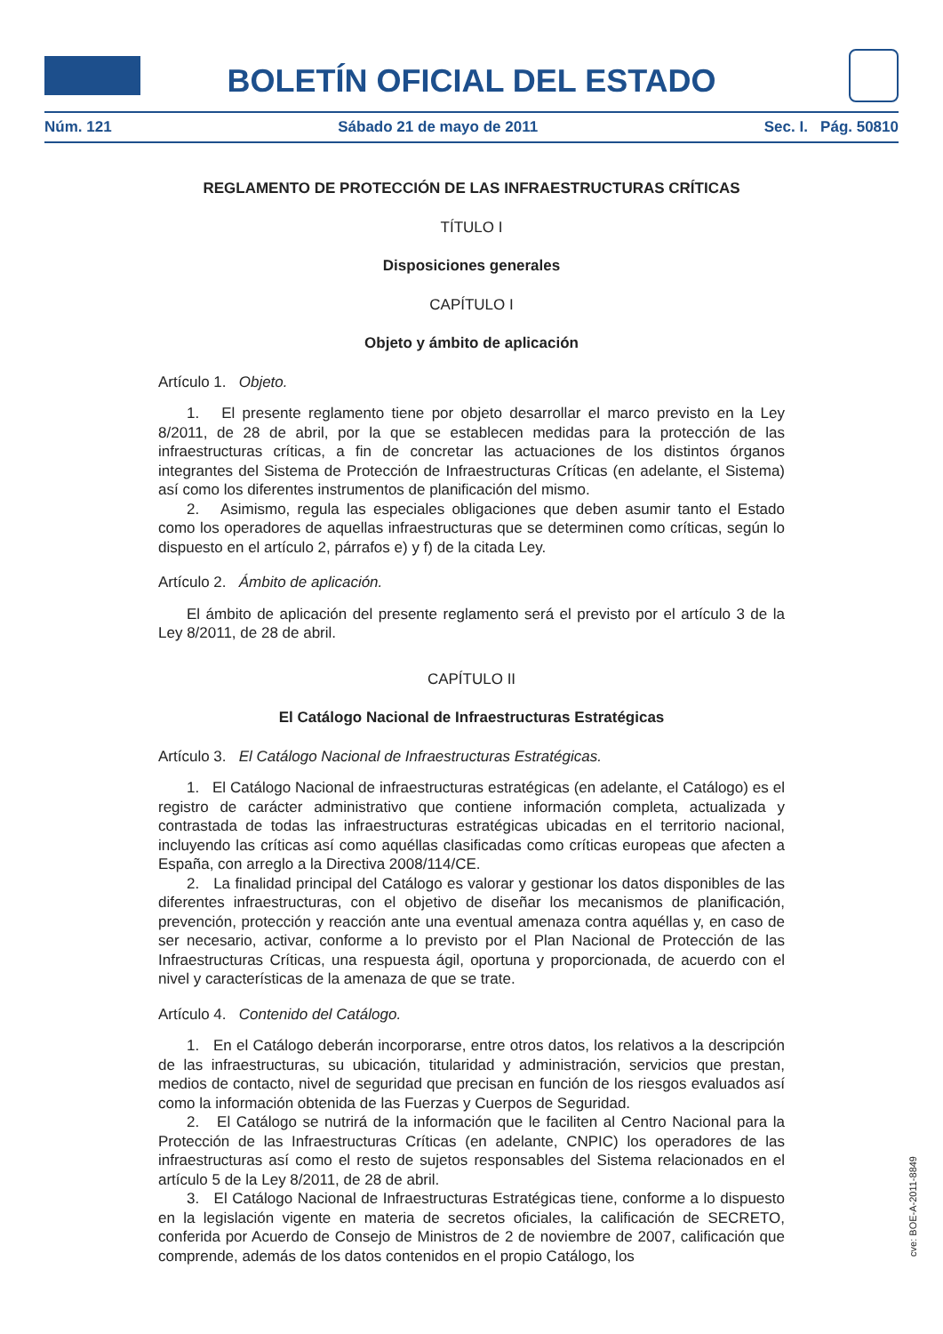BOLETÍN OFICIAL DEL ESTADO
Núm. 121 Sábado 21 de mayo de 2011 Sec. I. Pág. 50810
REGLAMENTO DE PROTECCIÓN DE LAS INFRAESTRUCTURAS CRÍTICAS
TÍTULO I
Disposiciones generales
CAPÍTULO I
Objeto y ámbito de aplicación
Artículo 1. Objeto.
1. El presente reglamento tiene por objeto desarrollar el marco previsto en la Ley 8/2011, de 28 de abril, por la que se establecen medidas para la protección de las infraestructuras críticas, a fin de concretar las actuaciones de los distintos órganos integrantes del Sistema de Protección de Infraestructuras Críticas (en adelante, el Sistema) así como los diferentes instrumentos de planificación del mismo.
2. Asimismo, regula las especiales obligaciones que deben asumir tanto el Estado como los operadores de aquellas infraestructuras que se determinen como críticas, según lo dispuesto en el artículo 2, párrafos e) y f) de la citada Ley.
Artículo 2. Ámbito de aplicación.
El ámbito de aplicación del presente reglamento será el previsto por el artículo 3 de la Ley 8/2011, de 28 de abril.
CAPÍTULO II
El Catálogo Nacional de Infraestructuras Estratégicas
Artículo 3. El Catálogo Nacional de Infraestructuras Estratégicas.
1. El Catálogo Nacional de infraestructuras estratégicas (en adelante, el Catálogo) es el registro de carácter administrativo que contiene información completa, actualizada y contrastada de todas las infraestructuras estratégicas ubicadas en el territorio nacional, incluyendo las críticas así como aquéllas clasificadas como críticas europeas que afecten a España, con arreglo a la Directiva 2008/114/CE.
2. La finalidad principal del Catálogo es valorar y gestionar los datos disponibles de las diferentes infraestructuras, con el objetivo de diseñar los mecanismos de planificación, prevención, protección y reacción ante una eventual amenaza contra aquéllas y, en caso de ser necesario, activar, conforme a lo previsto por el Plan Nacional de Protección de las Infraestructuras Críticas, una respuesta ágil, oportuna y proporcionada, de acuerdo con el nivel y características de la amenaza de que se trate.
Artículo 4. Contenido del Catálogo.
1. En el Catálogo deberán incorporarse, entre otros datos, los relativos a la descripción de las infraestructuras, su ubicación, titularidad y administración, servicios que prestan, medios de contacto, nivel de seguridad que precisan en función de los riesgos evaluados así como la información obtenida de las Fuerzas y Cuerpos de Seguridad.
2. El Catálogo se nutrirá de la información que le faciliten al Centro Nacional para la Protección de las Infraestructuras Críticas (en adelante, CNPIC) los operadores de las infraestructuras así como el resto de sujetos responsables del Sistema relacionados en el artículo 5 de la Ley 8/2011, de 28 de abril.
3. El Catálogo Nacional de Infraestructuras Estratégicas tiene, conforme a lo dispuesto en la legislación vigente en materia de secretos oficiales, la calificación de SECRETO, conferida por Acuerdo de Consejo de Ministros de 2 de noviembre de 2007, calificación que comprende, además de los datos contenidos en el propio Catálogo, los
cve: BOE-A-2011-8849